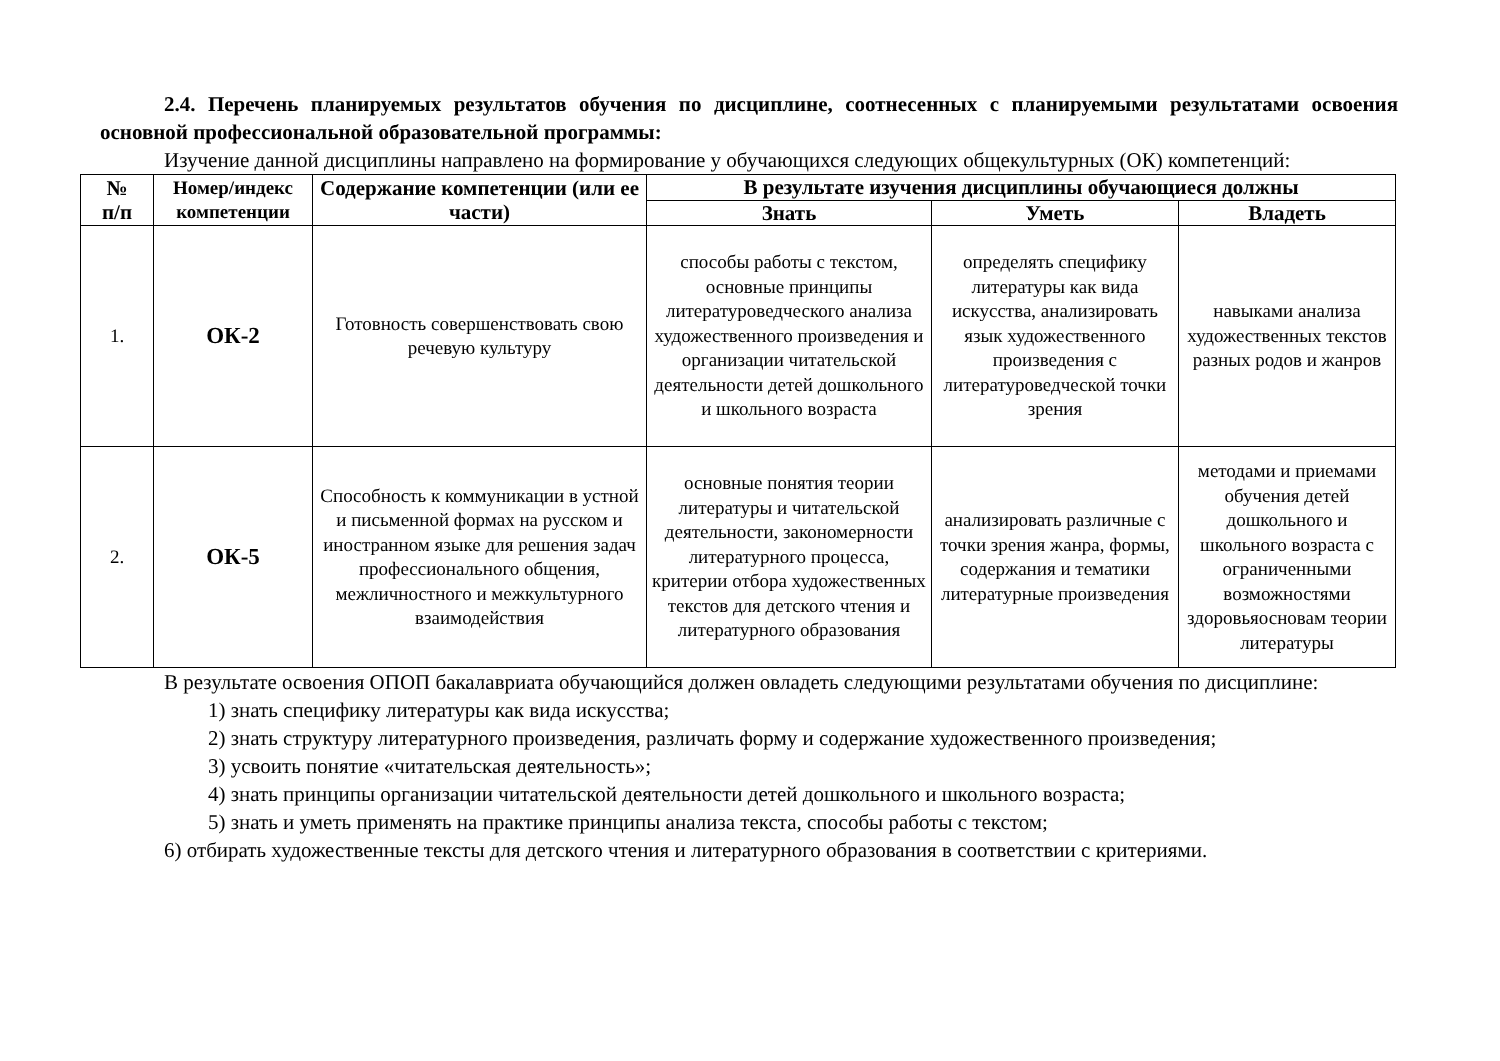2.4. Перечень планируемых результатов обучения по дисциплине, соотнесенных с планируемыми результатами освоения основной профессиональной образовательной программы:
Изучение данной дисциплины направлено на формирование у обучающихся следующих общекультурных (ОК) компетенций:
| № п/п | Номер/индекс компетенции | Содержание компетенции (или ее части) | В результате изучения дисциплины обучающиеся должны | | |
| --- | --- | --- | --- | --- | --- |
| | | | Знать | Уметь | Владеть |
| 1. | ОК-2 | Готовность совершенствовать свою речевую культуру | способы работы с текстом, основные принципы литературоведческого анализа художественного произведения и организации читательской деятельности детей дошкольного и школьного возраста | определять специфику литературы как вида искусства, анализировать язык художественного произведения с литературоведческой точки зрения | навыками анализа художественных текстов разных родов и жанров |
| 2. | ОК-5 | Способность к коммуникации в устной и письменной формах на русском и иностранном языке для решения задач профессионального общения, межличностного и межкультурного взаимодействия | основные понятия теории литературы и читательской деятельности, закономерности литературного процесса, критерии отбора художественных текстов для детского чтения и литературного образования | анализировать различные с точки зрения жанра, формы, содержания и тематики литературные произведения | методами и приемами обучения детей дошкольного и школьного возраста с ограниченными возможностями здоровьяосновам теории литературы |
В результате освоения ОПОП бакалавриата обучающийся должен овладеть следующими результатами обучения по дисциплине:
1) знать специфику литературы как вида искусства;
2) знать структуру литературного произведения, различать форму и содержание художественного произведения;
3) усвоить понятие «читательская деятельность»;
4) знать принципы организации читательской деятельности детей дошкольного и школьного возраста;
5) знать и уметь применять на практике принципы анализа текста, способы работы с текстом;
6) отбирать художественные тексты для детского чтения и литературного образования в соответствии с критериями.